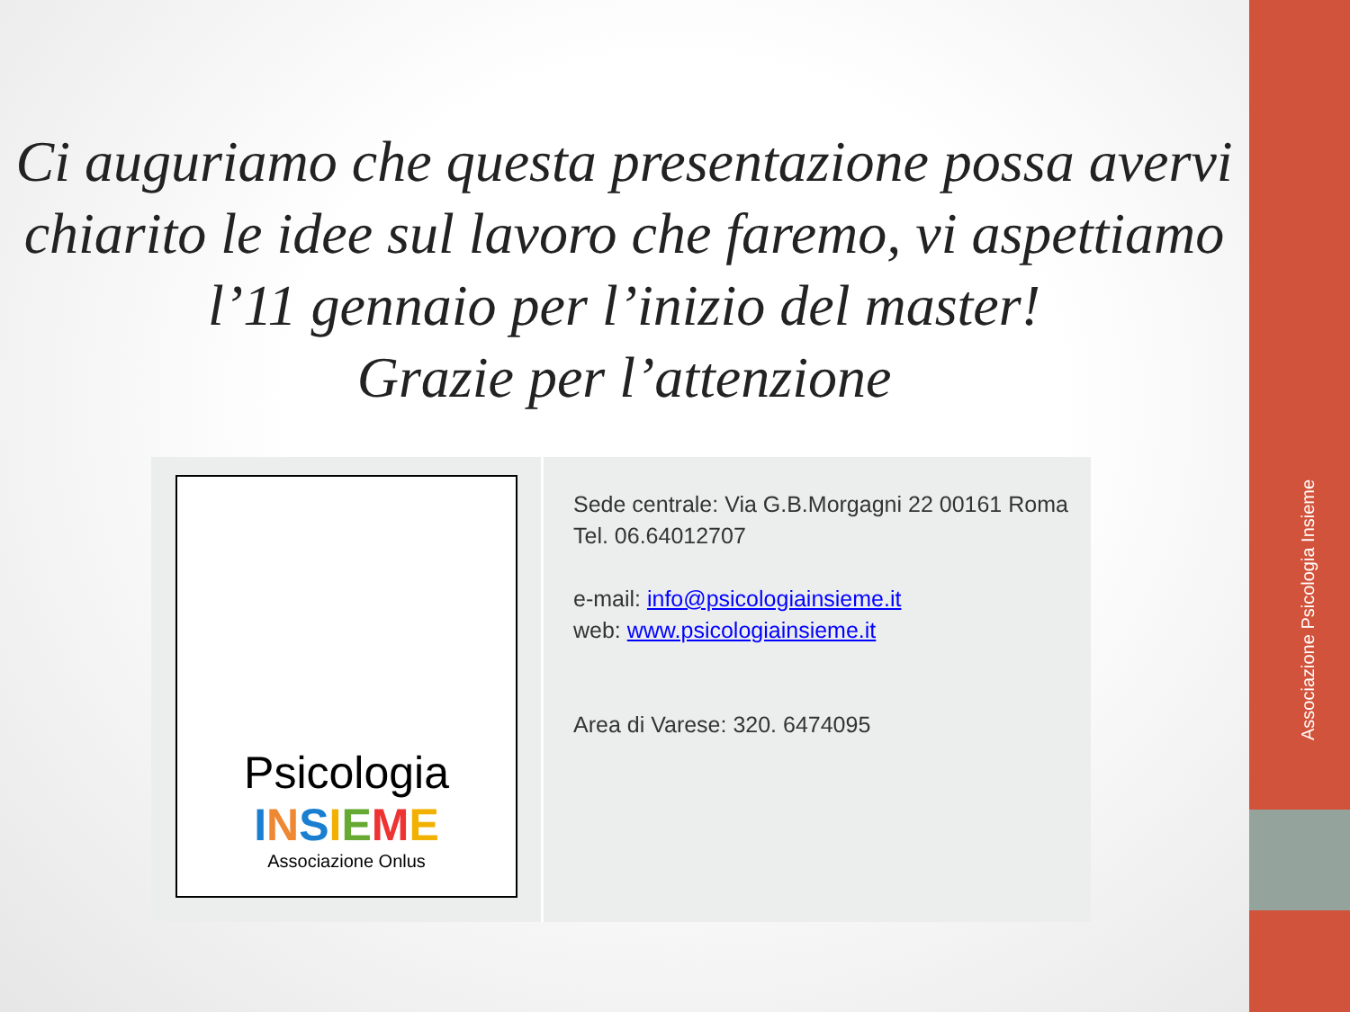Associazione Psicologia Insieme
Ci auguriamo che questa presentazione possa avervi chiarito le idee sul lavoro che faremo, vi aspettiamo l’11 gennaio per l’inizio del master!
Grazie per l’attenzione
Psicologia
INSIEME
Associazione Onlus
Sede centrale: Via G.B.Morgagni 22 00161 Roma
Tel. 06.64012707
e-mail: info@psicologiainsieme.it
web: www.psicologiainsieme.it
Area di Varese: 320. 6474095